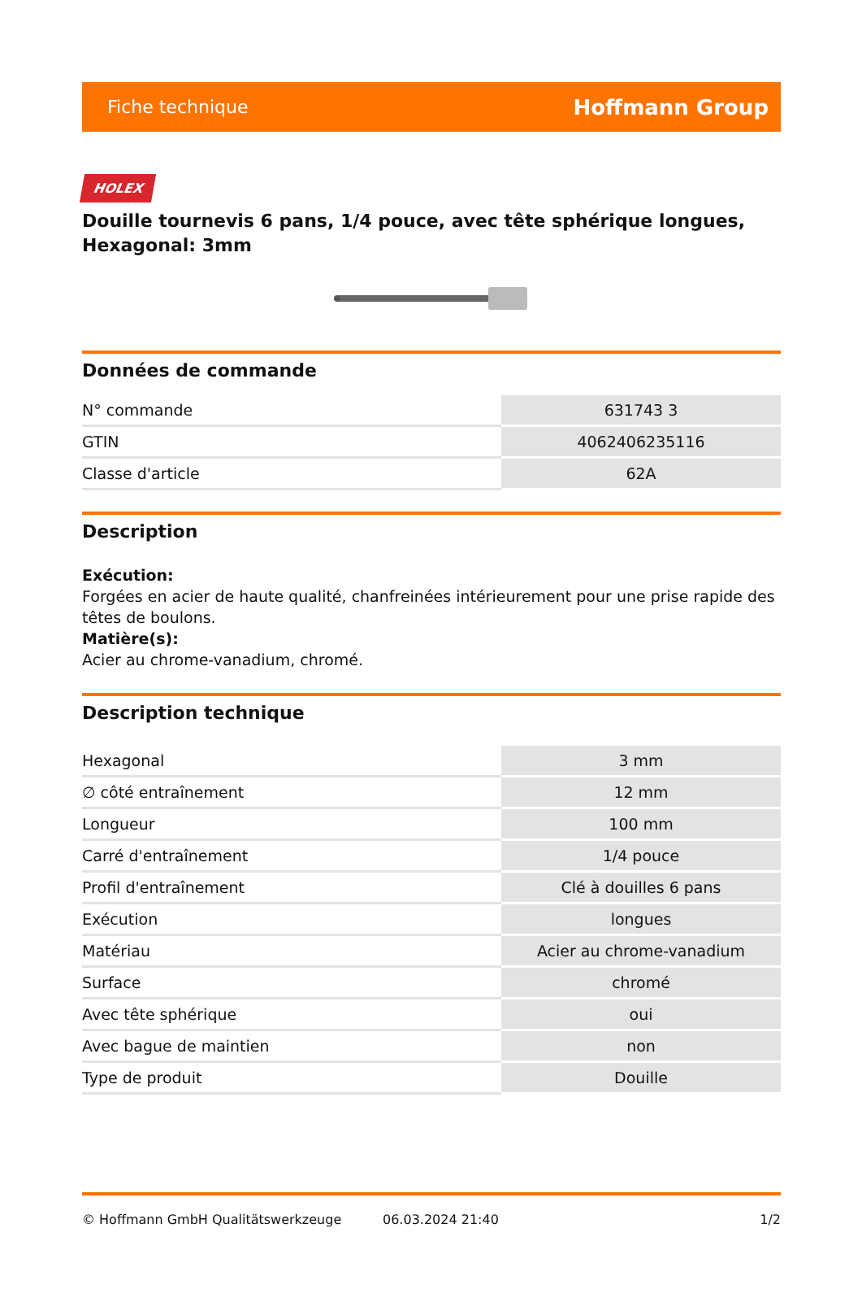Fiche technique Hoffmann Group
HOLEX
Douille tournevis 6 pans, 1/4 pouce, avec tête sphérique longues, Hexagonal: 3mm
Données de commande
| N° commande | 631743 3 |
| GTIN | 4062406235116 |
| Classe d'article | 62A |
Description
Exécution:
Forgées en acier de haute qualité, chanfreinées intérieurement pour une prise rapide des têtes de boulons.
Matière(s):
Acier au chrome-vanadium, chromé.
Description technique
| Hexagonal | 3 mm |
| ∅ côté entraînement | 12 mm |
| Longueur | 100 mm |
| Carré d'entraînement | 1/4 pouce |
| Profil d'entraînement | Clé à douilles 6 pans |
| Exécution | longues |
| Matériau | Acier au chrome-vanadium |
| Surface | chromé |
| Avec tête sphérique | oui |
| Avec bague de maintien | non |
| Type de produit | Douille |
© Hoffmann GmbH Qualitätswerkzeuge 06.03.2024 21:40 1/2